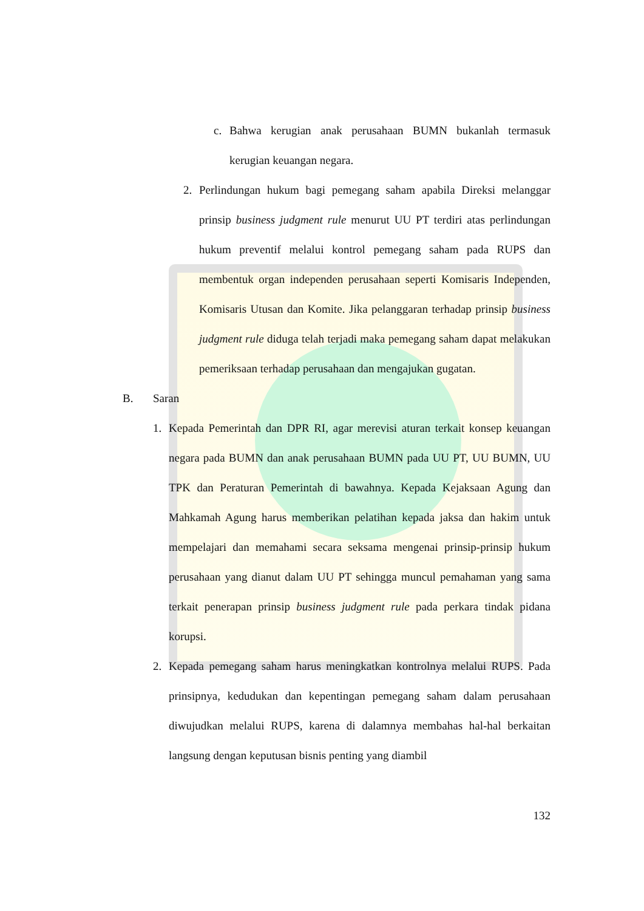c. Bahwa kerugian anak perusahaan BUMN bukanlah termasuk kerugian keuangan negara.
2. Perlindungan hukum bagi pemegang saham apabila Direksi melanggar prinsip business judgment rule menurut UU PT terdiri atas perlindungan hukum preventif melalui kontrol pemegang saham pada RUPS dan membentuk organ independen perusahaan seperti Komisaris Independen, Komisaris Utusan dan Komite. Jika pelanggaran terhadap prinsip business judgment rule diduga telah terjadi maka pemegang saham dapat melakukan pemeriksaan terhadap perusahaan dan mengajukan gugatan.
B. Saran
1. Kepada Pemerintah dan DPR RI, agar merevisi aturan terkait konsep keuangan negara pada BUMN dan anak perusahaan BUMN pada UU PT, UU BUMN, UU TPK dan Peraturan Pemerintah di bawahnya. Kepada Kejaksaan Agung dan Mahkamah Agung harus memberikan pelatihan kepada jaksa dan hakim untuk mempelajari dan memahami secara seksama mengenai prinsip-prinsip hukum perusahaan yang dianut dalam UU PT sehingga muncul pemahaman yang sama terkait penerapan prinsip business judgment rule pada perkara tindak pidana korupsi.
2. Kepada pemegang saham harus meningkatkan kontrolnya melalui RUPS. Pada prinsipnya, kedudukan dan kepentingan pemegang saham dalam perusahaan diwujudkan melalui RUPS, karena di dalamnya membahas hal-hal berkaitan langsung dengan keputusan bisnis penting yang diambil
132